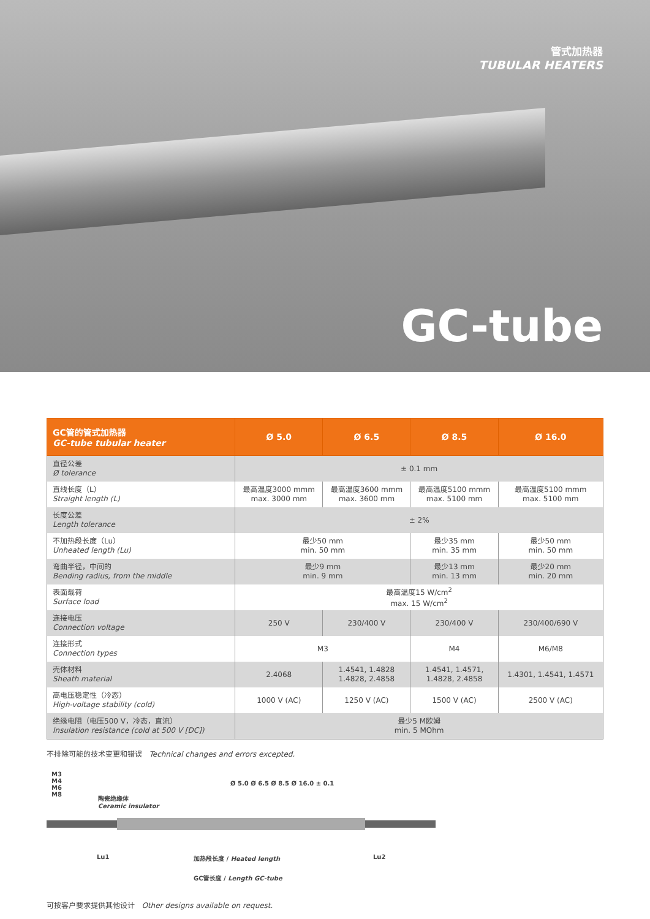管式加热器
TUBULAR HEATERS
GC-tube
| GC管的管式加热器 GC-tube tubular heater | Ø 5.0 | Ø 6.5 | Ø 8.5 | Ø 16.0 |
| --- | --- | --- | --- | --- |
| 直径公差 Ø tolerance | ± 0.1 mm | | | |
| 直线长度（L） Straight length (L) | 最高温度3000 mmm max. 3000 mm | 最高温度3600 mmm max. 3600 mm | 最高温度5100 mmm max. 5100 mm | 最高温度5100 mmm max. 5100 mm |
| 长度公差 Length tolerance | ± 2% | | | |
| 不加热段长度（Lu） Unheated length (Lu) | 最少50 mm min. 50 mm | | 最少35 mm min. 35 mm | 最少50 mm min. 50 mm |
| 弯曲半径，中间的 Bending radius, from the middle | 最少9 mm min. 9 mm | | 最少13 mm min. 13 mm | 最少20 mm min. 20 mm |
| 表面载荷 Surface load | 最高温度15 W/cm<sup>2</sup> max. 15 W/cm<sup>2</sup> | | | |
| 连接电压 Connection voltage | 250 V | 230/400 V | 230/400 V | 230/400/690 V |
| 连接形式 Connection types | M3 | | M4 | M6/M8 |
| 壳体材料 Sheath material | 2.4068 | 1.4541, 1.4828 1.4828, 2.4858 | 1.4541, 1.4571, 1.4828, 2.4858 | 1.4301, 1.4541, 1.4571 |
| 高电压稳定性（冷态） High-voltage stability (cold) | 1000 V (AC) | 1250 V (AC) | 1500 V (AC) | 2500 V (AC) |
| 绝缘电阻（电压500 V，冷态，直流） Insulation resistance (cold at 500 V [DC]) | 最少5 M欧姆 min. 5 MOhm | | | |
不排除可能的技术变更和错误 Technical changes and errors excepted.
M3
M4
M6
M8
陶瓷绝缘体
Ceramic insulator
Ø 5.0 Ø 6.5 Ø 8.5 Ø 16.0 ± 0.1
Lu1 加热段长度 / Heated length Lu2
GC管长度 / Length GC-tube
可按客户要求提供其他设计 Other designs available on request.